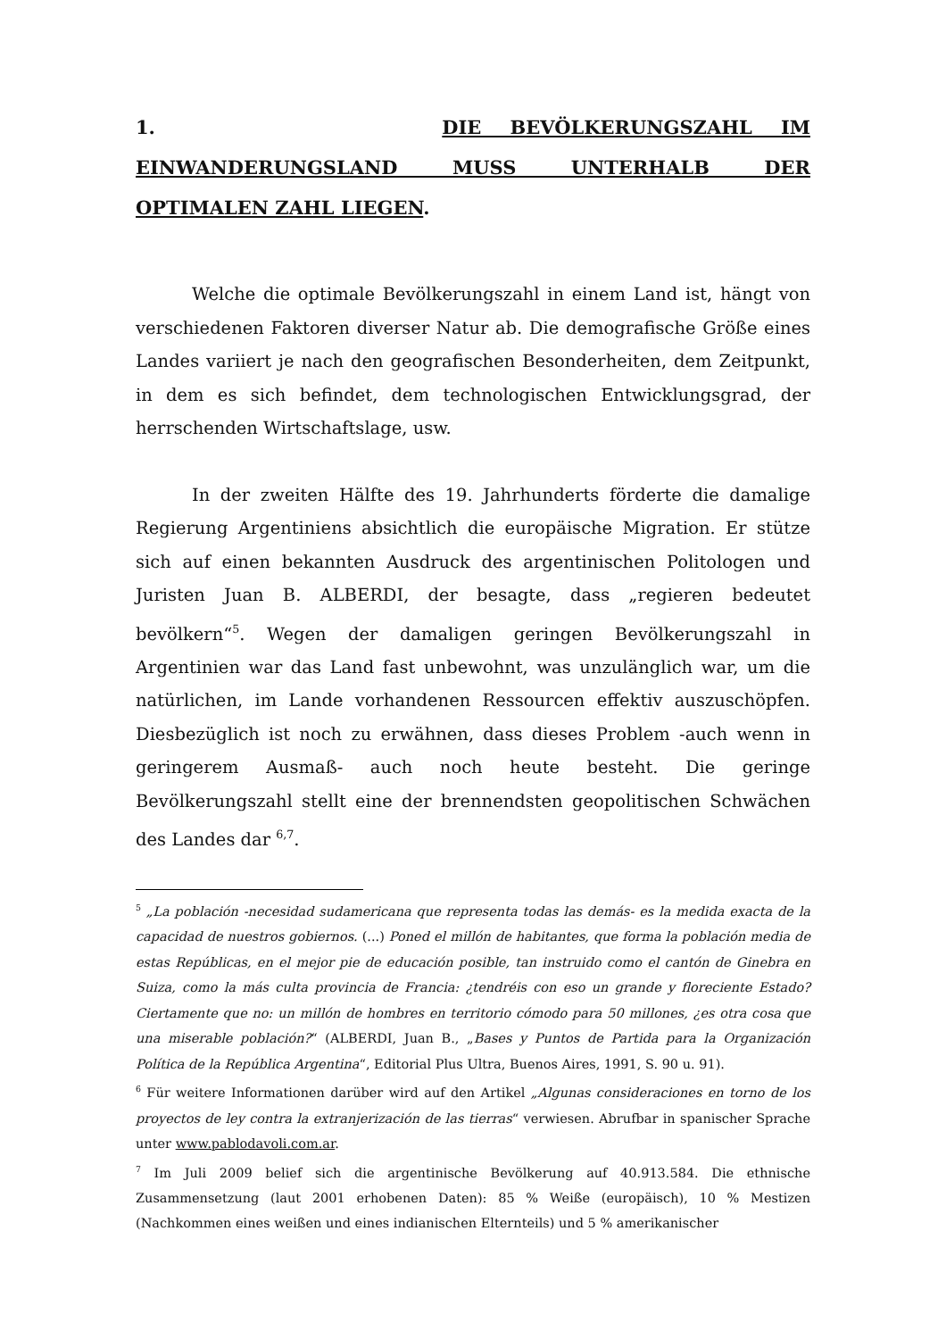1. DIE BEVÖLKERUNGSZAHL IM EINWANDERUNGSLAND MUSS UNTERHALB DER
OPTIMALEN ZAHL LIEGEN.
Welche die optimale Bevölkerungszahl in einem Land ist, hängt von verschiedenen Faktoren diverser Natur ab. Die demografische Größe eines Landes variiert je nach den geografischen Besonderheiten, dem Zeitpunkt, in dem es sich befindet, dem technologischen Entwicklungsgrad, der herrschenden Wirtschaftslage, usw.
In der zweiten Hälfte des 19. Jahrhunderts förderte die damalige Regierung Argentiniens absichtlich die europäische Migration. Er stütze sich auf einen bekannten Ausdruck des argentinischen Politologen und Juristen Juan B. ALBERDI, der besagte, dass „regieren bedeutet bevölkern“<sup>5</sup>. Wegen der damaligen geringen Bevölkerungszahl in Argentinien war das Land fast unbewohnt, was unzulänglich war, um die natürlichen, im Lande vorhandenen Ressourcen effektiv auszuschöpfen. Diesbezüglich ist noch zu erwähnen, dass dieses Problem -auch wenn in geringerem Ausmaß- auch noch heute besteht. Die geringe Bevölkerungszahl stellt eine der brennendsten geopolitischen Schwächen des Landes dar <sup>6,7</sup>.
<sup>5</sup> „La población -necesidad sudamericana que representa todas las demás- es la medida exacta de la capacidad de nuestros gobiernos. (...) Poned el millón de habitantes, que forma la población media de estas Repúblicas, en el mejor pie de educación posible, tan instruido como el cantón de Ginebra en Suiza, como la más culta provincia de Francia: ¿tendréis con eso un grande y floreciente Estado? Ciertamente que no: un millón de hombres en territorio cómodo para 50 millones, ¿es otra cosa que una miserable población?“ (ALBERDI, Juan B., „Bases y Puntos de Partida para la Organización Política de la República Argentina“, Editorial Plus Ultra, Buenos Aires, 1991, S. 90 u. 91).
<sup>6</sup> Für weitere Informationen darüber wird auf den Artikel „Algunas consideraciones en torno de los proyectos de ley contra la extranjerización de las tierras“ verwiesen. Abrufbar in spanischer Sprache unter www.pablodavoli.com.ar.
<sup>7</sup> Im Juli 2009 belief sich die argentinische Bevölkerung auf 40.913.584. Die ethnische Zusammensetzung (laut 2001 erhobenen Daten): 85 % Weiße (europäisch), 10 % Mestizen (Nachkommen eines weißen und eines indianischen Elternteils) und 5 % amerikanischer